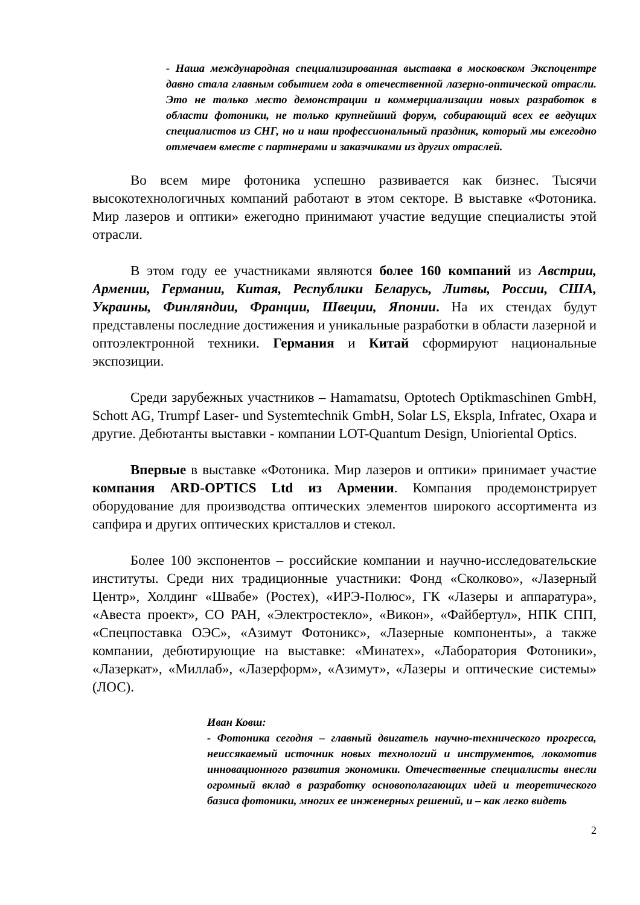- Наша международная специализированная выставка в московском Экспоцентре давно стала главным событием года в отечественной лазерно-оптической отрасли. Это не только место демонстрации и коммерциализации новых разработок в области фотоники, не только крупнейший форум, собирающий всех ее ведущих специалистов из СНГ, но и наш профессиональный праздник, который мы ежегодно отмечаем вместе с партнерами и заказчиками из других отраслей.
Во всем мире фотоника успешно развивается как бизнес. Тысячи высокотехнологичных компаний работают в этом секторе. В выставке «Фотоника. Мир лазеров и оптики» ежегодно принимают участие ведущие специалисты этой отрасли.
В этом году ее участниками являются более 160 компаний из Австрии, Армении, Германии, Китая, Республики Беларусь, Литвы, России, США, Украины, Финляндии, Франции, Швеции, Японии. На их стендах будут представлены последние достижения и уникальные разработки в области лазерной и оптоэлектронной техники. Германия и Китай сформируют национальные экспозиции.
Среди зарубежных участников – Hamamatsu, Optotech Optikmaschinen GmbH, Schott AG, Trumpf Laser- und Systemtechnik GmbH, Solar LS, Ekspla, Infratec, Охара и другие. Дебютанты выставки - компании LOT-Quantum Design, Unioriental Optics.
Впервые в выставке «Фотоника. Мир лазеров и оптики» принимает участие компания ARD-OPTICS Ltd из Армении. Компания продемонстрирует оборудование для производства оптических элементов широкого ассортимента из сапфира и других оптических кристаллов и стекол.
Более 100 экспонентов – российские компании и научно-исследовательские институты. Среди них традиционные участники: Фонд «Сколково», «Лазерный Центр», Холдинг «Швабе» (Ростех), «ИРЭ-Полюс», ГК «Лазеры и аппаратура», «Авеста проект», СО РАН, «Электростекло», «Викон», «Файбертул», НПК СПП, «Спецпоставка ОЭС», «Азимут Фотоникс», «Лазерные компоненты», а также компании, дебютирующие на выставке: «Минатех», «Лаборатория Фотоники», «Лазеркат», «Миллаб», «Лазерформ», «Азимут», «Лазеры и оптические системы» (ЛОС).
Иван Ковш:
- Фотоника сегодня – главный двигатель научно-технического прогресса, неиссякаемый источник новых технологий и инструментов, локомотив инновационного развития экономики. Отечественные специалисты внесли огромный вклад в разработку основополагающих идей и теоретического базиса фотоники, многих ее инженерных решений, и – как легко видеть
2